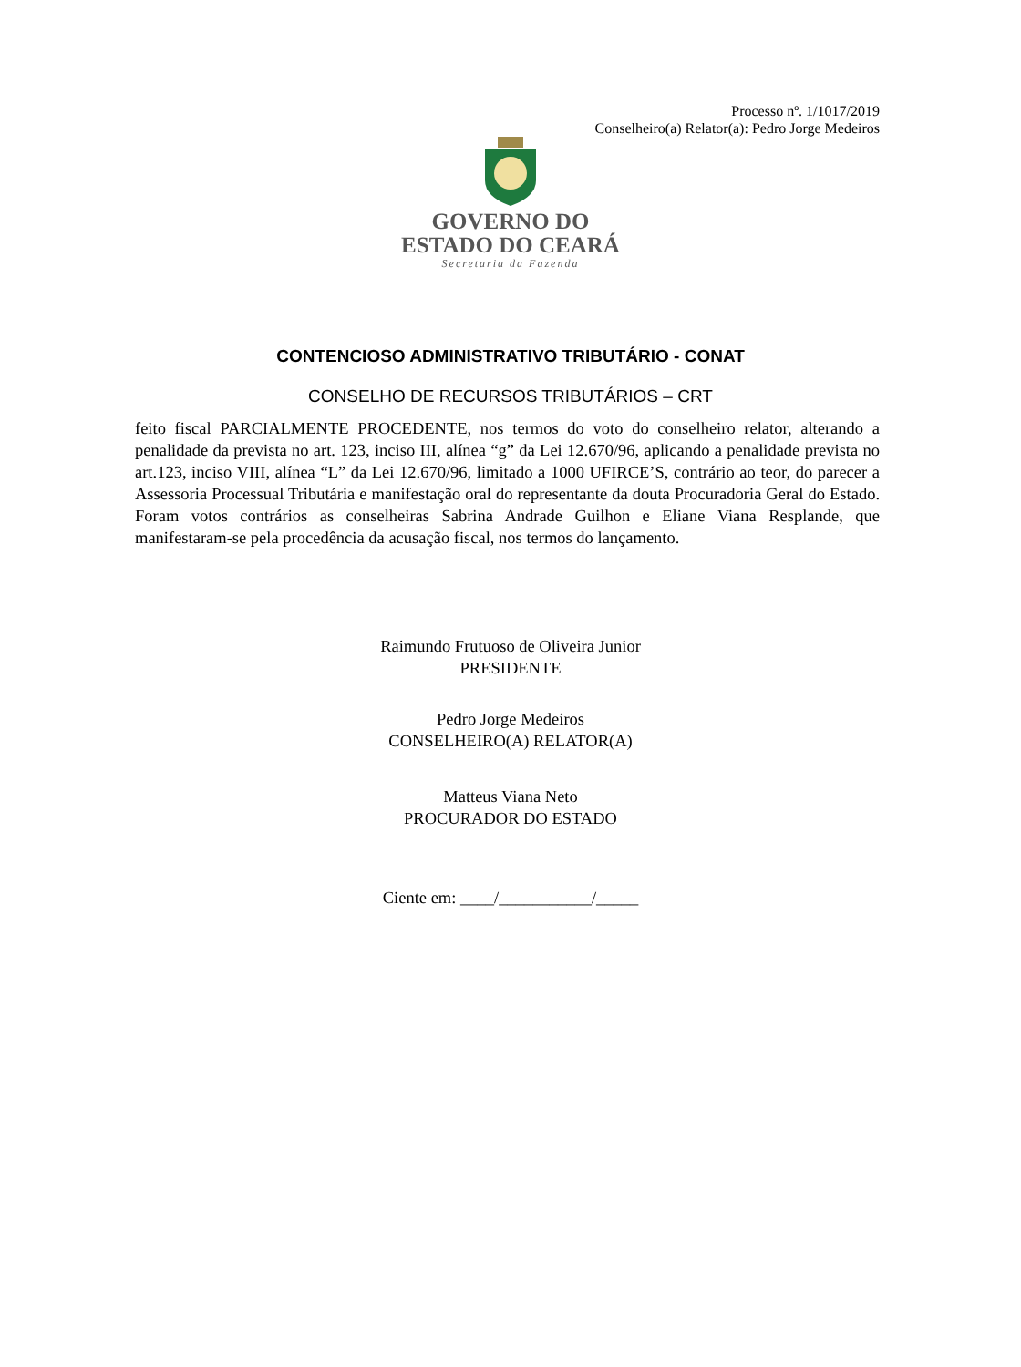Processo nº. 1/1017/2019
Conselheiro(a) Relator(a): Pedro Jorge Medeiros
GOVERNO DO
ESTADO DO CEARÁ
Secretaria da Fazenda
CONTENCIOSO ADMINISTRATIVO TRIBUTÁRIO - CONAT
CONSELHO DE RECURSOS TRIBUTÁRIOS – CRT
feito fiscal PARCIALMENTE PROCEDENTE, nos termos do voto do conselheiro relator, alterando a penalidade da prevista no art. 123, inciso III, alínea “g” da Lei 12.670/96, aplicando a penalidade prevista no art.123, inciso VIII, alínea “L” da Lei 12.670/96, limitado a 1000 UFIRCE’S, contrário ao teor, do parecer a Assessoria Processual Tributária e manifestação oral do representante da douta Procuradoria Geral do Estado. Foram votos contrários as conselheiras Sabrina Andrade Guilhon e Eliane Viana Resplande, que manifestaram-se pela procedência da acusação fiscal, nos termos do lançamento.
Raimundo Frutuoso de Oliveira Junior
PRESIDENTE
Pedro Jorge Medeiros
CONSELHEIRO(A) RELATOR(A)
Matteus Viana Neto
PROCURADOR DO ESTADO
Ciente em: ____/___________/_____